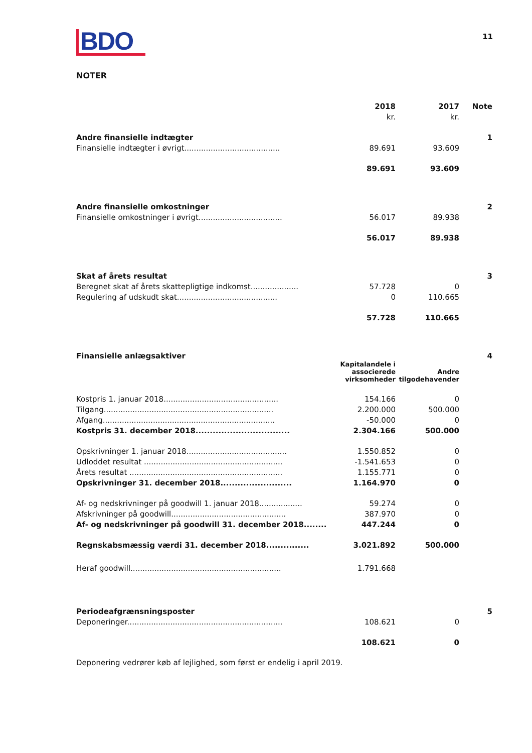BDO
11
NOTER
| | 2018 | 2017 | Note |
| | kr. | kr. | |
| Andre finansielle indtægter | | | 1 |
| Finansielle indtægter i øvrigt........................................ | 89.691 | 93.609 | |
| | 89.691 | 93.609 | |
| Andre finansielle omkostninger | | | 2 |
| Finansielle omkostninger i øvrigt................................... | 56.017 | 89.938 | |
| | 56.017 | 89.938 | |
| Skat af årets resultat | | | 3 |
| Beregnet skat af årets skattepligtige indkomst.................... | 57.728 | 0 | |
| Regulering af udskudt skat.......................................... | 0 | 110.665 | |
| | 57.728 | 110.665 | |
| Finansielle anlægsaktiver | | | 4 |
| | Kapitalandele i associerede virksomheder | Andre tilgodehavender | |
| Kostpris 1. januar 2018................................................ | 154.166 | 0 | |
| Tilgang....................................................................... | 2.200.000 | 500.000 | |
| Afgang........................................................................ | -50.000 | 0 | |
| Kostpris 31. december 2018................................. | 2.304.166 | 500.000 | |
| Opskrivninger 1. januar 2018.......................................... | 1.550.852 | 0 | |
| Udloddet resultat .......................................................... | -1.541.653 | 0 | |
| Årets resultat ................................................................ | 1.155.771 | 0 | |
| Opskrivninger 31. december 2018......................... | 1.164.970 | 0 | |
| Af- og nedskrivninger på goodwill 1. januar 2018.................. | 59.274 | 0 | |
| Afskrivninger på goodwill................................................ | 387.970 | 0 | |
| Af- og nedskrivninger på goodwill 31. december 2018........ | 447.244 | 0 | |
| Regnskabsmæssig værdi 31. december 2018............... | 3.021.892 | 500.000 | |
| Heraf goodwill............................................................... | 1.791.668 | | |
| Periodeafgrænsningsposter | | | 5 |
| Deponeringer................................................................. | 108.621 | 0 | |
| | 108.621 | 0 | |
Deponering vedrører køb af lejlighed, som først er endelig i april 2019.